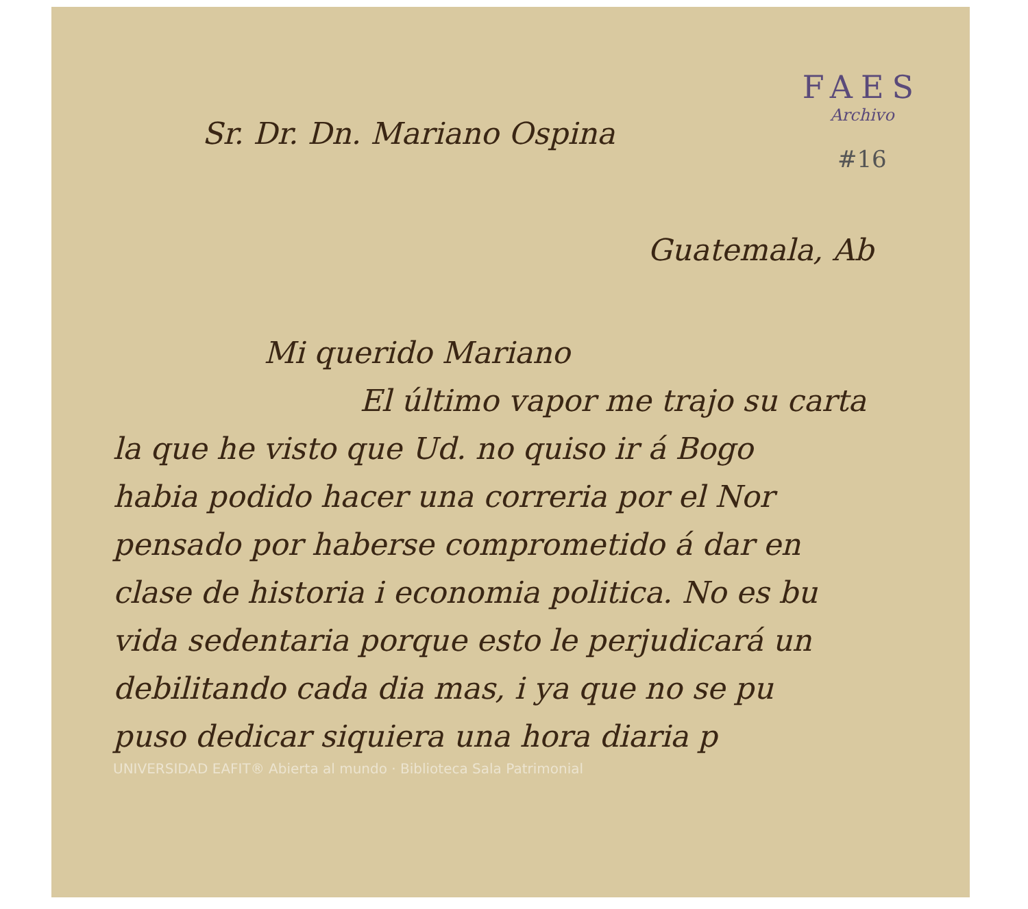FAES
Archivo
#16
Sr. Dr. Dn. Mariano Ospina
Guatemala, Ab
Mi querido Mariano
El último vapor me trajo su carta
la que he visto que Ud. no quiso ir á Bogo
habia podido hacer una correria por el Nor
pensado por haberse comprometido á dar en
clase de historia i economia politica. No es bu
vida sedentaria porque esto le perjudicará un
debilitando cada dia mas, i ya que no se pu
puso dedicar siquiera una hora diaria p
UNIVERSIDAD EAFIT® Abierta al mundo · Biblioteca Sala Patrimonial